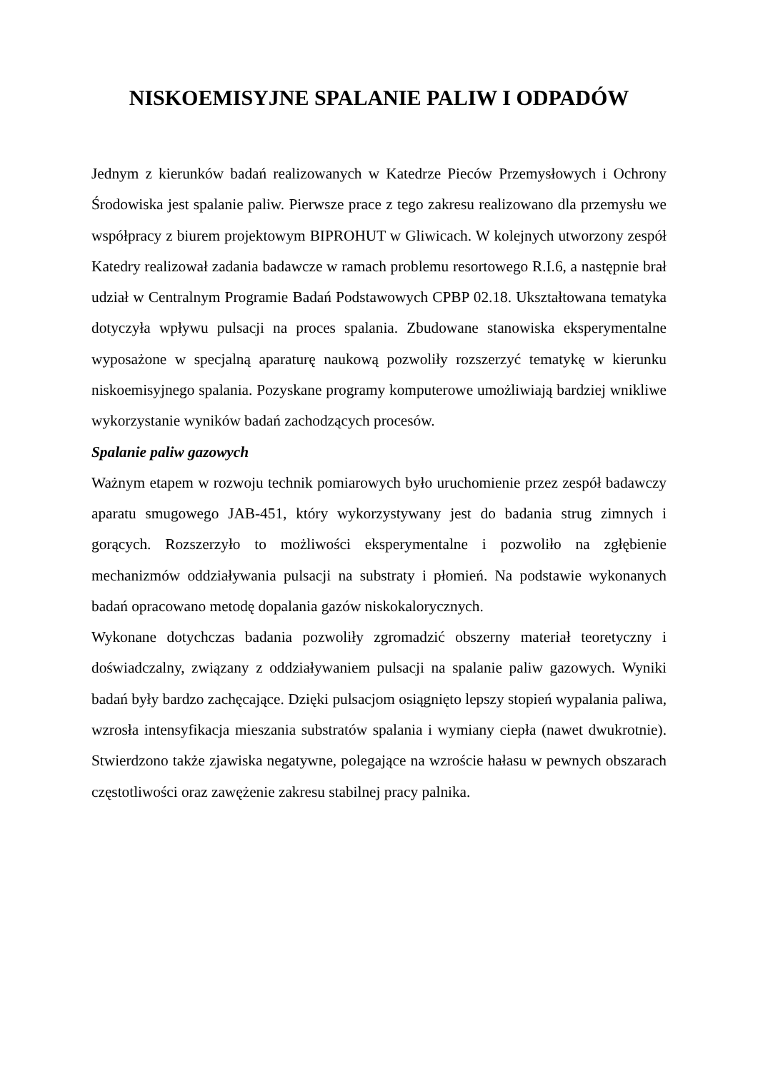NISKOEMISYJNE SPALANIE PALIW I ODPADÓW
Jednym z kierunków badań realizowanych w Katedrze Pieców Przemysłowych i Ochrony Środowiska jest spalanie paliw. Pierwsze prace z tego zakresu realizowano dla przemysłu we współpracy z biurem projektowym BIPROHUT w Gliwicach. W kolejnych utworzony zespół Katedry realizował zadania badawcze w ramach problemu resortowego R.I.6, a następnie brał udział w Centralnym Programie Badań Podstawowych CPBP 02.18. Ukształtowana tematyka dotyczyła wpływu pulsacji na proces spalania. Zbudowane stanowiska eksperymentalne wyposażone w specjalną aparaturę naukową pozwoliły rozszerzyć tematykę w kierunku niskoemisyjnego spalania. Pozyskane programy komputerowe umożliwiają bardziej wnikliwe wykorzystanie wyników badań zachodzących procesów.
Spalanie paliw gazowych
Ważnym etapem w rozwoju technik pomiarowych było uruchomienie przez zespół badawczy aparatu smugowego JAB-451, który wykorzystywany jest do badania strug zimnych i gorących. Rozszerzyło to możliwości eksperymentalne i pozwoliło na zgłębienie mechanizmów oddziaływania pulsacji na substraty i płomień. Na podstawie wykonanych badań opracowano metodę dopalania gazów niskokalorycznych.
Wykonane dotychczas badania pozwoliły zgromadzić obszerny materiał teoretyczny i doświadczalny, związany z oddziaływaniem pulsacji na spalanie paliw gazowych. Wyniki badań były bardzo zachęcające. Dzięki pulsacjom osiągnięto lepszy stopień wypalania paliwa, wzrosła intensyfikacja mieszania substratów spalania i wymiany ciepła (nawet dwukrotnie). Stwierdzono także zjawiska negatywne, polegające na wzroście hałasu w pewnych obszarach częstotliwości oraz zawężenie zakresu stabilnej pracy palnika.